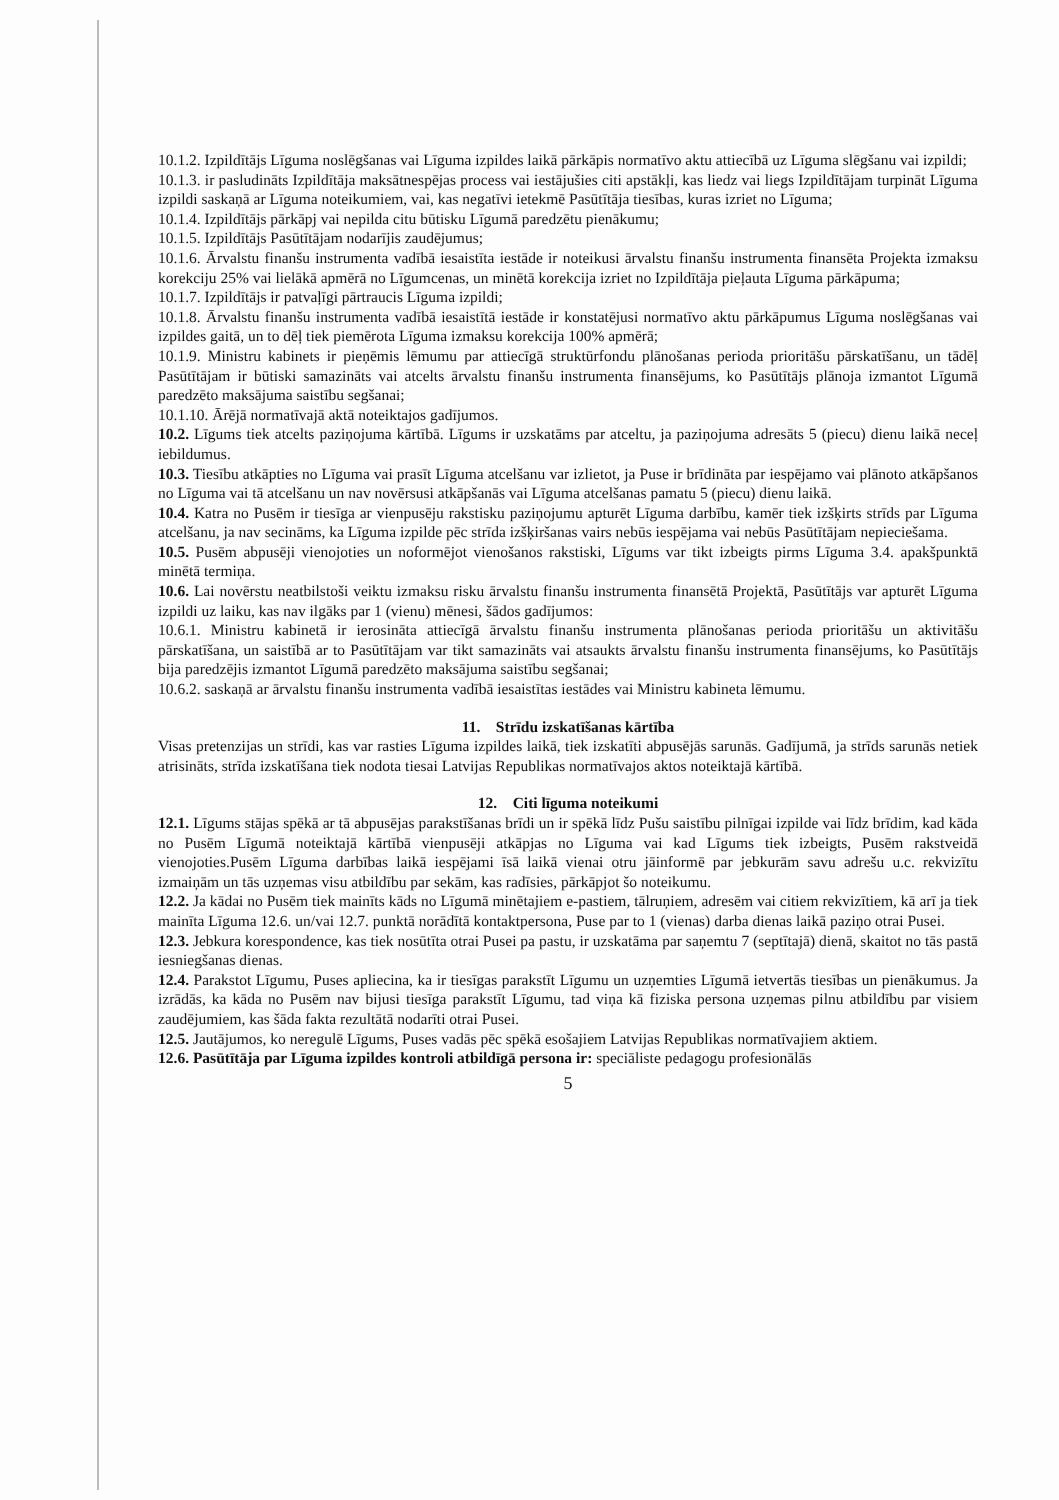10.1.2. Izpildītājs Līguma noslēgšanas vai Līguma izpildes laikā pārkāpis normatīvo aktu attiecībā uz Līguma slēgšanu vai izpildi;
10.1.3. ir pasludināts Izpildītāja maksātnespējas process vai iestājušies citi apstākļi, kas liedz vai liegs Izpildītājam turpināt Līguma izpildi saskaņā ar Līguma noteikumiem, vai, kas negatīvi ietekmē Pasūtītāja tiesības, kuras izriet no Līguma;
10.1.4. Izpildītājs pārkāpj vai nepilda citu būtisku Līgumā paredzētu pienākumu;
10.1.5. Izpildītājs Pasūtītājam nodarījis zaudējumus;
10.1.6. Ārvalstu finanšu instrumenta vadībā iesaistīta iestāde ir noteikusi ārvalstu finanšu instrumenta finansēta Projekta izmaksu korekciju 25% vai lielākā apmērā no Līgumcenas, un minētā korekcija izriet no Izpildītāja pieļauta Līguma pārkāpuma;
10.1.7. Izpildītājs ir patvaļīgi pārtraucis Līguma izpildi;
10.1.8. Ārvalstu finanšu instrumenta vadībā iesaistītā iestāde ir konstatējusi normatīvo aktu pārkāpumus Līguma noslēgšanas vai izpildes gaitā, un to dēļ tiek piemērota Līguma izmaksu korekcija 100% apmērā;
10.1.9. Ministru kabinets ir pieņēmis lēmumu par attiecīgā struktūrfondu plānošanas perioda prioritāšu pārskatīšanu, un tādēļ Pasūtītājam ir būtiski samazināts vai atcelts ārvalstu finanšu instrumenta finansējums, ko Pasūtītājs plānoja izmantot Līgumā paredzēto maksājuma saistību segšanai;
10.1.10. Ārējā normatīvajā aktā noteiktajos gadījumos.
10.2. Līgums tiek atcelts paziņojuma kārtībā. Līgums ir uzskatāms par atceltu, ja paziņojuma adresāts 5 (piecu) dienu laikā neceļ iebildumus.
10.3. Tiesību atkāpties no Līguma vai prasīt Līguma atcelšanu var izlietot, ja Puse ir brīdināta par iespējamo vai plānoto atkāpšanos no Līguma vai tā atcelšanu un nav novērsusi atkāpšanās vai Līguma atcelšanas pamatu 5 (piecu) dienu laikā.
10.4. Katra no Pusēm ir tiesīga ar vienpusēju rakstisku paziņojumu apturēt Līguma darbību, kamēr tiek izšķirts strīds par Līguma atcelšanu, ja nav secināms, ka Līguma izpilde pēc strīda izšķiršanas vairs nebūs iespējama vai nebūs Pasūtītājam nepieciešama.
10.5. Pusēm abpusēji vienojoties un noformējot vienošanos rakstiski, Līgums var tikt izbeigts pirms Līguma 3.4. apakšpunktā minētā termiņa.
10.6. Lai novērstu neatbilstoši veiktu izmaksu risku ārvalstu finanšu instrumenta finansētā Projektā, Pasūtītājs var apturēt Līguma izpildi uz laiku, kas nav ilgāks par 1 (vienu) mēnesi, šādos gadījumos:
10.6.1. Ministru kabinetā ir ierosināta attiecīgā ārvalstu finanšu instrumenta plānošanas perioda prioritāšu un aktivitāšu pārskatīšana, un saistībā ar to Pasūtītājam var tikt samazināts vai atsaukts ārvalstu finanšu instrumenta finansējums, ko Pasūtītājs bija paredzējis izmantot Līgumā paredzēto maksājuma saistību segšanai;
10.6.2. saskaņā ar ārvalstu finanšu instrumenta vadībā iesaistītas iestādes vai Ministru kabineta lēmumu.
11. Strīdu izskatīšanas kārtība
Visas pretenzijas un strīdi, kas var rasties Līguma izpildes laikā, tiek izskatīti abpusējās sarunās. Gadījumā, ja strīds sarunās netiek atrisināts, strīda izskatīšana tiek nodota tiesai Latvijas Republikas normatīvajos aktos noteiktajā kārtībā.
12. Citi līguma noteikumi
12.1. Līgums stājas spēkā ar tā abpusējas parakstīšanas brīdi un ir spēkā līdz Pušu saistību pilnīgai izpilde vai līdz brīdim, kad kāda no Pusēm Līgumā noteiktajā kārtībā vienpusēji atkāpjas no Līguma vai kad Līgums tiek izbeigts, Pusēm rakstveidā vienojoties.Pusēm Līguma darbības laikā iespējami īsā laikā vienai otru jāinformē par jebkurām savu adrešu u.c. rekvizītu izmaiņām un tās uzņemas visu atbildību par sekām, kas radīsies, pārkāpjot šo noteikumu.
12.2. Ja kādai no Pusēm tiek mainīts kāds no Līgumā minētajiem e-pastiem, tālruņiem, adresēm vai citiem rekvizītiem, kā arī ja tiek mainīta Līguma 12.6. un/vai 12.7. punktā norādītā kontaktpersona, Puse par to 1 (vienas) darba dienas laikā paziņo otrai Pusei.
12.3. Jebkura korespondence, kas tiek nosūtīta otrai Pusei pa pastu, ir uzskatāma par saņemtu 7 (septītajā) dienā, skaitot no tās pastā iesniegšanas dienas.
12.4. Parakstot Līgumu, Puses apliecina, ka ir tiesīgas parakstīt Līgumu un uzņemties Līgumā ietvertās tiesības un pienākumus. Ja izrādās, ka kāda no Pusēm nav bijusi tiesīga parakstīt Līgumu, tad viņa kā fiziska persona uzņemas pilnu atbildību par visiem zaudējumiem, kas šāda fakta rezultātā nodarīti otrai Pusei.
12.5. Jautājumos, ko neregulē Līgums, Puses vadās pēc spēkā esošajiem Latvijas Republikas normatīvajiem aktiem.
12.6. Pasūtītāja par Līguma izpildes kontroli atbildīgā persona ir: speciāliste pedagogu profesionālās
5